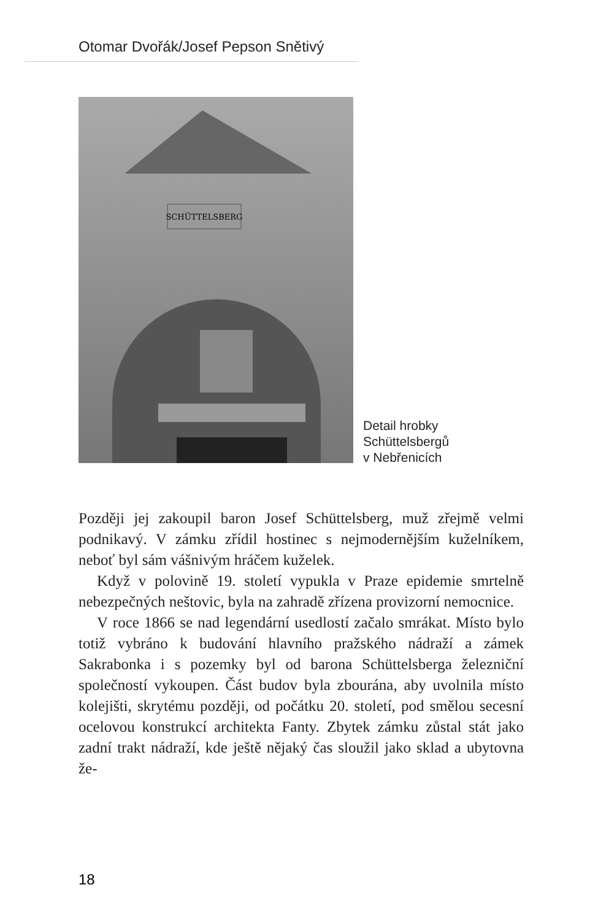Otomar Dvořák/Josef Pepson Snětivý
SCHÜTTELSBERG
Detail hrobky
Schüttelsbergů
v Nebřenicích
Později jej zakoupil baron Josef Schüttelsberg, muž zřejmě velmi podnikavý. V zámku zřídil hostinec s nejmodernějším kuželníkem, neboť byl sám vášnivým hráčem kuželek.
Když v polovině 19. století vypukla v Praze epidemie smrtelně nebezpečných neštovic, byla na zahradě zřízena provizorní nemocnice.
V roce 1866 se nad legendární usedlostí začalo smrákat. Místo bylo totiž vybráno k budování hlavního pražského nádraží a zámek Sakrabonka i s pozemky byl od barona Schüttelsberga železniční společností vykoupen. Část budov byla zbourána, aby uvolnila místo kolejišti, skrytému později, od počátku 20. století, pod smělou secesní ocelovou konstrukcí architekta Fanty. Zbytek zámku zůstal stát jako zadní trakt nádraží, kde ještě nějaký čas sloužil jako sklad a ubytovna že-
18